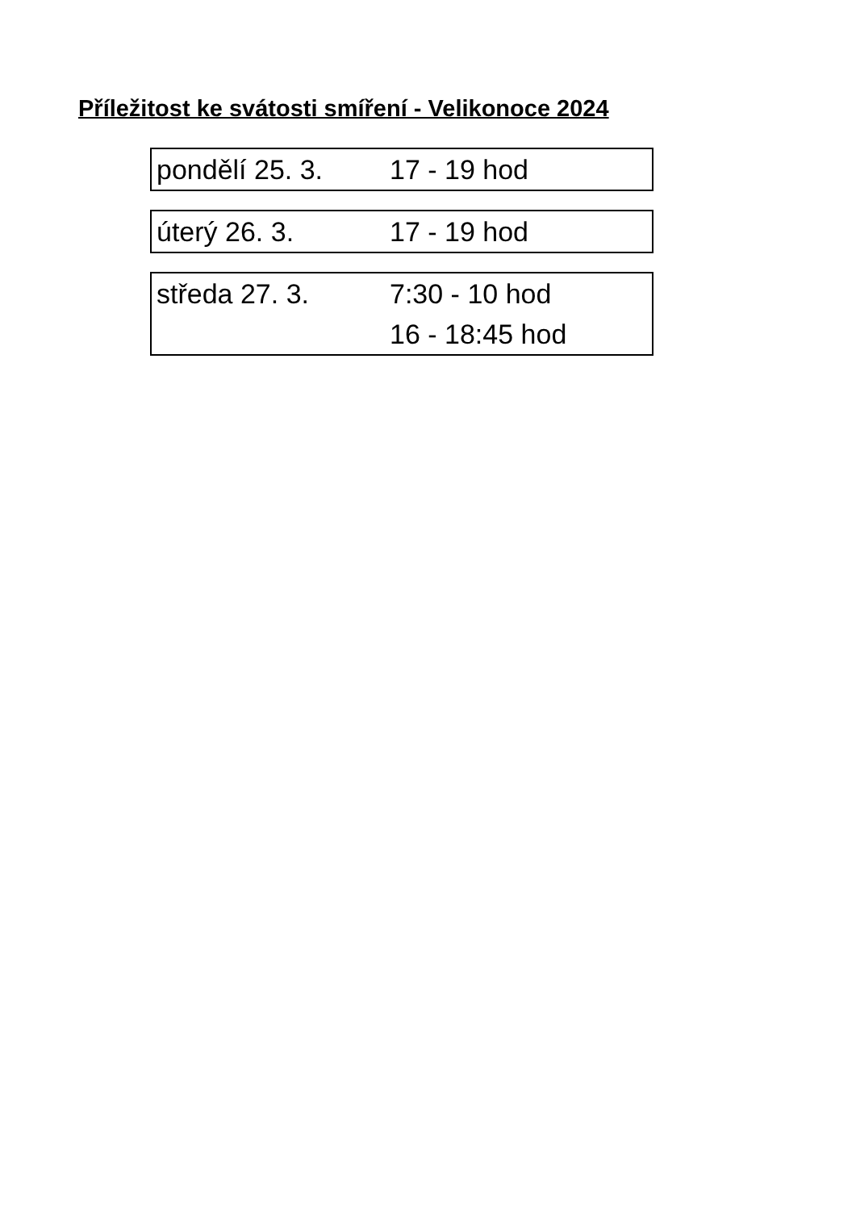Příležitost ke svátosti smíření - Velikonoce 2024
| pondělí 25. 3. | 17 - 19 hod |
| úterý 26. 3. | 17 - 19 hod |
| středa 27. 3. | 7:30 - 10 hod |
| | 16 - 18:45 hod |